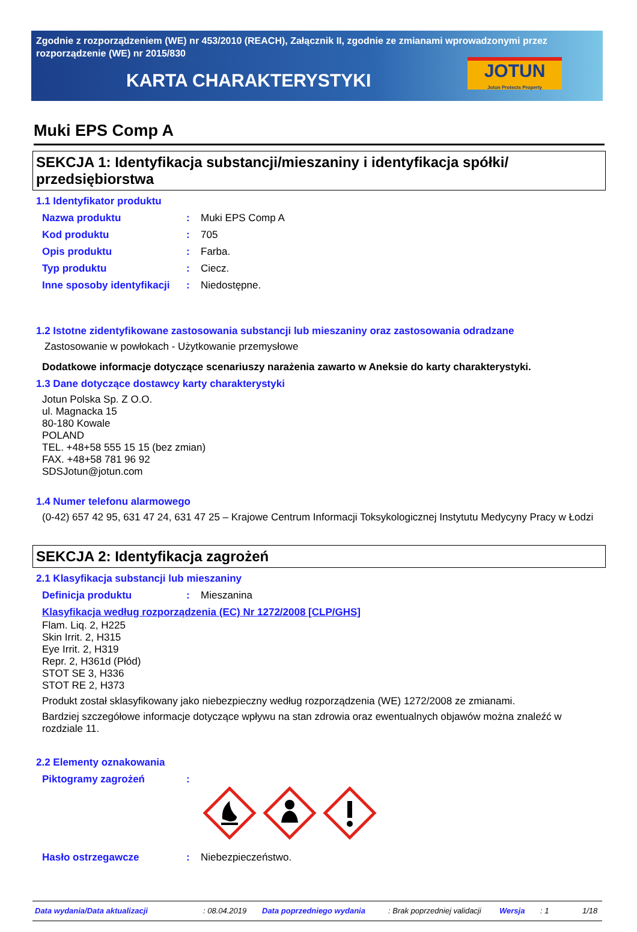Zgodnie z rozporządzeniem (WE) nr 453/2010 (REACH), Załącznik II, zgodnie ze zmianami wprowadzonymi przez rozporządzenie (WE) nr 2015/830
KARTA CHARAKTERYSTYKI
JOTUN
Jotun Protects Property
Muki EPS Comp A
SEKCJA 1: Identyfikacja substancji/mieszaniny i identyfikacja spółki/ przedsiębiorstwa
1.1 Identyfikator produktu
Nazwa produktu: Muki EPS Comp A
Kod produktu: 705
Opis produktu: Farba.
Typ produktu: Ciecz.
Inne sposoby identyfikacji: Niedostępne.
1.2 Istotne zidentyfikowane zastosowania substancji lub mieszaniny oraz zastosowania odradzane
Zastosowanie w powłokach - Użytkowanie przemysłowe
Dodatkowe informacje dotyczące scenariuszy narażenia zawarto w Aneksie do karty charakterystyki.
1.3 Dane dotyczące dostawcy karty charakterystyki
Jotun Polska Sp. Z O.O.
ul. Magnacka 15
80-180 Kowale
POLAND
TEL. +48+58 555 15 15 (bez zmian)
FAX. +48+58 781 96 92
SDSJotun@jotun.com
1.4 Numer telefonu alarmowego
(0-42) 657 42 95, 631 47 24, 631 47 25 – Krajowe Centrum Informacji Toksykologicznej Instytutu Medycyny Pracy w Łodzi
SEKCJA 2: Identyfikacja zagrożeń
2.1 Klasyfikacja substancji lub mieszaniny
Definicja produktu: Mieszanina
Klasyfikacja według rozporządzenia (EC) Nr 1272/2008 [CLP/GHS]
Flam. Liq. 2, H225
Skin Irrit. 2, H315
Eye Irrit. 2, H319
Repr. 2, H361d (Płód)
STOT SE 3, H336
STOT RE 2, H373
Produkt został sklasyfikowany jako niebezpieczny według rozporządzenia (WE) 1272/2008 ze zmianami.
Bardziej szczegółowe informacje dotyczące wpływu na stan zdrowia oraz ewentualnych objawów można znaleźć w rozdziale 11.
2.2 Elementy oznakowania
Piktogramy zagrożeń:
Hasło ostrzegawcze: Niebezpieczeństwo.
Data wydania/Data aktualizacji: 08.04.2019 Data poprzedniego wydania: Brak poprzedniej validacji Wersja: 1 1/18